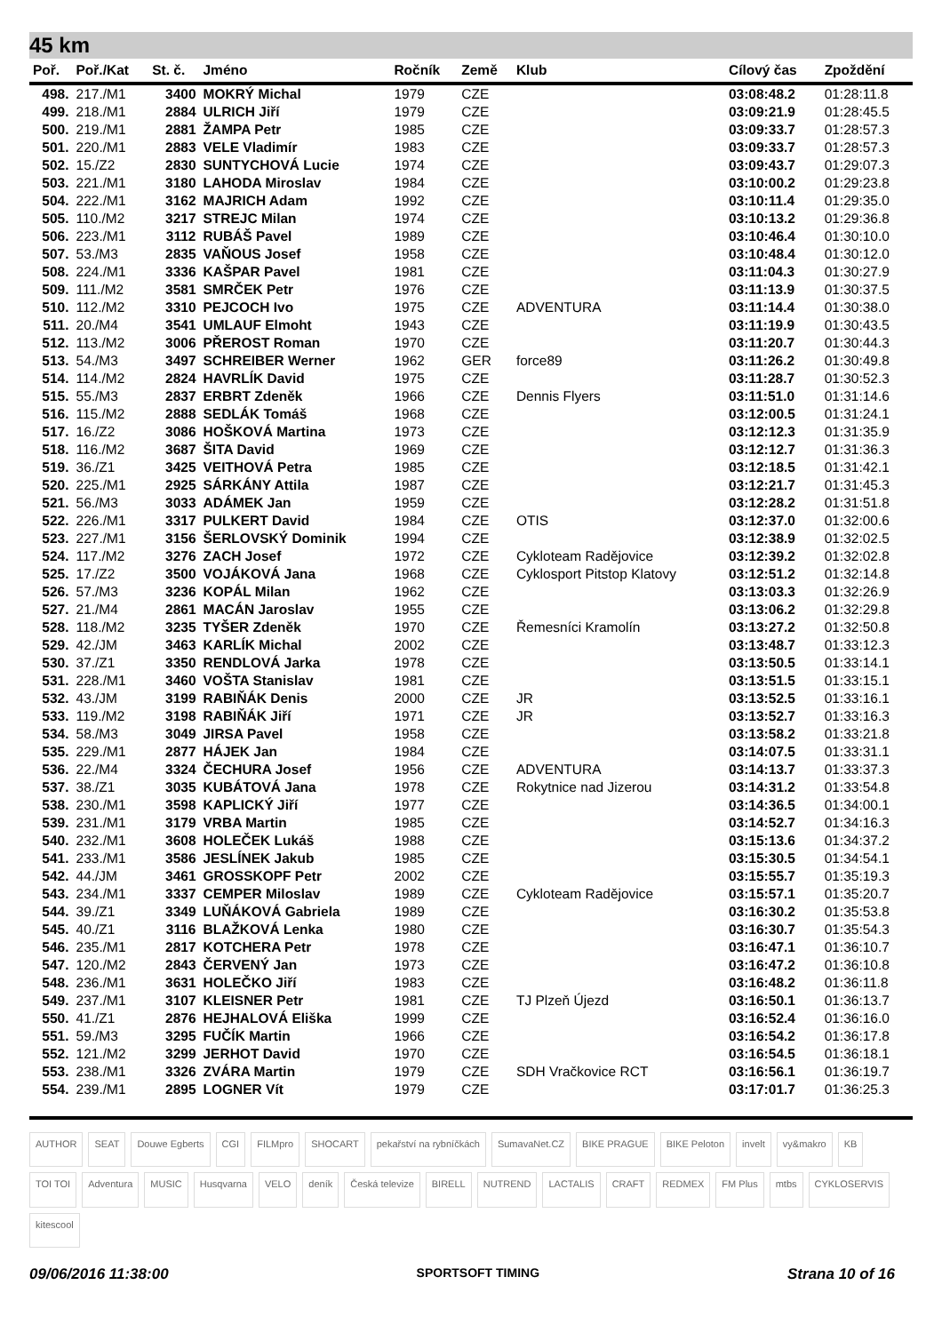45 km
| Poř. | Poř./Kat | St. č. | Jméno | Ročník | Země | Klub | Cílový čas | Zpoždění |
| --- | --- | --- | --- | --- | --- | --- | --- | --- |
| 498. | 217./M1 | 3400 | MOKRÝ Michal | 1979 | CZE | | 03:08:48.2 | 01:28:11.8 |
| 499. | 218./M1 | 2884 | ULRICH Jiří | 1979 | CZE | | 03:09:21.9 | 01:28:45.5 |
| 500. | 219./M1 | 2881 | ŽAMPA Petr | 1985 | CZE | | 03:09:33.7 | 01:28:57.3 |
| 501. | 220./M1 | 2883 | VELE Vladimír | 1983 | CZE | | 03:09:33.7 | 01:28:57.3 |
| 502. | 15./Z2 | 2830 | SUNTYCHOVÁ Lucie | 1974 | CZE | | 03:09:43.7 | 01:29:07.3 |
| 503. | 221./M1 | 3180 | LAHODA Miroslav | 1984 | CZE | | 03:10:00.2 | 01:29:23.8 |
| 504. | 222./M1 | 3162 | MAJRICH Adam | 1992 | CZE | | 03:10:11.4 | 01:29:35.0 |
| 505. | 110./M2 | 3217 | STREJC Milan | 1974 | CZE | | 03:10:13.2 | 01:29:36.8 |
| 506. | 223./M1 | 3112 | RUBÁŠ Pavel | 1989 | CZE | | 03:10:46.4 | 01:30:10.0 |
| 507. | 53./M3 | 2835 | VAŇOUS Josef | 1958 | CZE | | 03:10:48.4 | 01:30:12.0 |
| 508. | 224./M1 | 3336 | KAŠPAR Pavel | 1981 | CZE | | 03:11:04.3 | 01:30:27.9 |
| 509. | 111./M2 | 3581 | SMRČEK Petr | 1976 | CZE | | 03:11:13.9 | 01:30:37.5 |
| 510. | 112./M2 | 3310 | PEJCOCH Ivo | 1975 | CZE | ADVENTURA | 03:11:14.4 | 01:30:38.0 |
| 511. | 20./M4 | 3541 | UMLAUF Elmoht | 1943 | CZE | | 03:11:19.9 | 01:30:43.5 |
| 512. | 113./M2 | 3006 | PŘEROST Roman | 1970 | CZE | | 03:11:20.7 | 01:30:44.3 |
| 513. | 54./M3 | 3497 | SCHREIBER Werner | 1962 | GER | force89 | 03:11:26.2 | 01:30:49.8 |
| 514. | 114./M2 | 2824 | HAVRLÍK David | 1975 | CZE | | 03:11:28.7 | 01:30:52.3 |
| 515. | 55./M3 | 2837 | ERBRT Zdeněk | 1966 | CZE | Dennis Flyers | 03:11:51.0 | 01:31:14.6 |
| 516. | 115./M2 | 2888 | SEDLÁK Tomáš | 1968 | CZE | | 03:12:00.5 | 01:31:24.1 |
| 517. | 16./Z2 | 3086 | HOŠKOVÁ Martina | 1973 | CZE | | 03:12:12.3 | 01:31:35.9 |
| 518. | 116./M2 | 3687 | ŠITA David | 1969 | CZE | | 03:12:12.7 | 01:31:36.3 |
| 519. | 36./Z1 | 3425 | VEITHOVÁ Petra | 1985 | CZE | | 03:12:18.5 | 01:31:42.1 |
| 520. | 225./M1 | 2925 | SÁRKÁNY Attila | 1987 | CZE | | 03:12:21.7 | 01:31:45.3 |
| 521. | 56./M3 | 3033 | ADÁMEK Jan | 1959 | CZE | | 03:12:28.2 | 01:31:51.8 |
| 522. | 226./M1 | 3317 | PULKERT David | 1984 | CZE | OTIS | 03:12:37.0 | 01:32:00.6 |
| 523. | 227./M1 | 3156 | ŠERLOVSKÝ Dominik | 1994 | CZE | | 03:12:38.9 | 01:32:02.5 |
| 524. | 117./M2 | 3276 | ZACH Josef | 1972 | CZE | Cykloteam Radějovice | 03:12:39.2 | 01:32:02.8 |
| 525. | 17./Z2 | 3500 | VOJÁKOVÁ Jana | 1968 | CZE | Cyklosport Pitstop Klatovy | 03:12:51.2 | 01:32:14.8 |
| 526. | 57./M3 | 3236 | KOPÁL Milan | 1962 | CZE | | 03:13:03.3 | 01:32:26.9 |
| 527. | 21./M4 | 2861 | MACÁN Jaroslav | 1955 | CZE | | 03:13:06.2 | 01:32:29.8 |
| 528. | 118./M2 | 3235 | TYŠER Zdeněk | 1970 | CZE | Řemesníci Kramolín | 03:13:27.2 | 01:32:50.8 |
| 529. | 42./JM | 3463 | KARLÍK Michal | 2002 | CZE | | 03:13:48.7 | 01:33:12.3 |
| 530. | 37./Z1 | 3350 | RENDLOVÁ Jarka | 1978 | CZE | | 03:13:50.5 | 01:33:14.1 |
| 531. | 228./M1 | 3460 | VOŠTA Stanislav | 1981 | CZE | | 03:13:51.5 | 01:33:15.1 |
| 532. | 43./JM | 3199 | RABIŇÁK Denis | 2000 | CZE | JR | 03:13:52.5 | 01:33:16.1 |
| 533. | 119./M2 | 3198 | RABIŇÁK Jiří | 1971 | CZE | JR | 03:13:52.7 | 01:33:16.3 |
| 534. | 58./M3 | 3049 | JIRSA Pavel | 1958 | CZE | | 03:13:58.2 | 01:33:21.8 |
| 535. | 229./M1 | 2877 | HÁJEK Jan | 1984 | CZE | | 03:14:07.5 | 01:33:31.1 |
| 536. | 22./M4 | 3324 | ČECHURA Josef | 1956 | CZE | ADVENTURA | 03:14:13.7 | 01:33:37.3 |
| 537. | 38./Z1 | 3035 | KUBÁTOVÁ Jana | 1978 | CZE | Rokytnice nad Jizerou | 03:14:31.2 | 01:33:54.8 |
| 538. | 230./M1 | 3598 | KAPLICKÝ Jiří | 1977 | CZE | | 03:14:36.5 | 01:34:00.1 |
| 539. | 231./M1 | 3179 | VRBA Martin | 1985 | CZE | | 03:14:52.7 | 01:34:16.3 |
| 540. | 232./M1 | 3608 | HOLEČEK Lukáš | 1988 | CZE | | 03:15:13.6 | 01:34:37.2 |
| 541. | 233./M1 | 3586 | JESLÍNEK Jakub | 1985 | CZE | | 03:15:30.5 | 01:34:54.1 |
| 542. | 44./JM | 3461 | GROSSKOPF Petr | 2002 | CZE | | 03:15:55.7 | 01:35:19.3 |
| 543. | 234./M1 | 3337 | CEMPER Miloslav | 1989 | CZE | Cykloteam Radějovice | 03:15:57.1 | 01:35:20.7 |
| 544. | 39./Z1 | 3349 | LUŇÁKOVÁ Gabriela | 1989 | CZE | | 03:16:30.2 | 01:35:53.8 |
| 545. | 40./Z1 | 3116 | BLAŽKOVÁ Lenka | 1980 | CZE | | 03:16:30.7 | 01:35:54.3 |
| 546. | 235./M1 | 2817 | KOTCHERA Petr | 1978 | CZE | | 03:16:47.1 | 01:36:10.7 |
| 547. | 120./M2 | 2843 | ČERVENÝ Jan | 1973 | CZE | | 03:16:47.2 | 01:36:10.8 |
| 548. | 236./M1 | 3631 | HOLEČKO Jiří | 1983 | CZE | | 03:16:48.2 | 01:36:11.8 |
| 549. | 237./M1 | 3107 | KLEISNER Petr | 1981 | CZE | TJ Plzeň Újezd | 03:16:50.1 | 01:36:13.7 |
| 550. | 41./Z1 | 2876 | HEJHALOVÁ Eliška | 1999 | CZE | | 03:16:52.4 | 01:36:16.0 |
| 551. | 59./M3 | 3295 | FUČÍK Martin | 1966 | CZE | | 03:16:54.2 | 01:36:17.8 |
| 552. | 121./M2 | 3299 | JERHOT David | 1970 | CZE | | 03:16:54.5 | 01:36:18.1 |
| 553. | 238./M1 | 3326 | ZVÁRA Martin | 1979 | CZE | SDH Vračkovice RCT | 03:16:56.1 | 01:36:19.7 |
| 554. | 239./M1 | 2895 | LOGNER Vít | 1979 | CZE | | 03:17:01.7 | 01:36:25.3 |
AUTHOR SEAT Douwe Egberts CGI FILMpro SHOCART pekařství na rybníčkách SumavaNet.CZ BIKE PRAGUE BIKE Peloton invelt vy&makro KB TOI TOI Adventura MUSIC Husqvarna VELO deník Česká televize BIRELL NUTREND LACTALIS CRAFT REDMEX FM Plus mtbs CYKLOSERVIS kitescool
09/06/2016 11:38:00 SPORTSOFT TIMING Strana 10 of 16